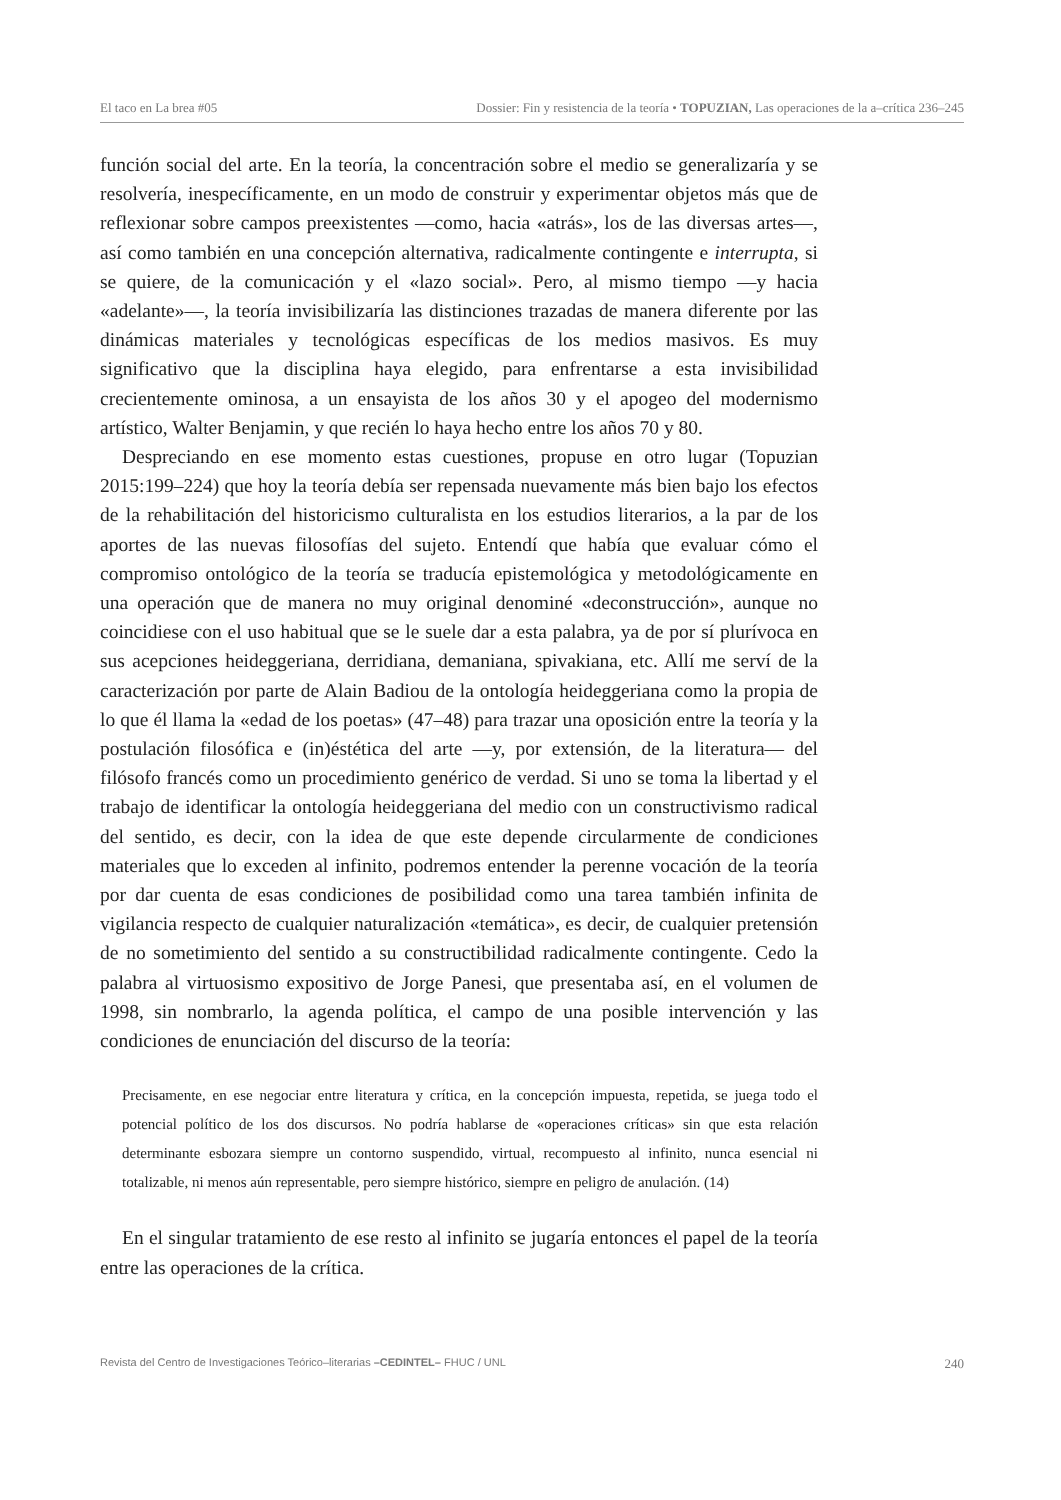El taco en La brea #05 Dossier: Fin y resistencia de la teoría • TOPUZIAN, Las operaciones de la a–crítica 236–245
función social del arte. En la teoría, la concentración sobre el medio se generalizaría y se resolvería, inespecíficamente, en un modo de construir y experimentar objetos más que de reflexionar sobre campos preexistentes —como, hacia «atrás», los de las diversas artes—, así como también en una concepción alternativa, radicalmente contingente e interrupta, si se quiere, de la comunicación y el «lazo social». Pero, al mismo tiempo —y hacia «adelante»—, la teoría invisibilizaría las distinciones trazadas de manera diferente por las dinámicas materiales y tecnológicas específicas de los medios masivos. Es muy significativo que la disciplina haya elegido, para enfrentarse a esta invisibilidad crecientemente ominosa, a un ensayista de los años 30 y el apogeo del modernismo artístico, Walter Benjamin, y que recién lo haya hecho entre los años 70 y 80.
Despreciando en ese momento estas cuestiones, propuse en otro lugar (Topuzian 2015:199–224) que hoy la teoría debía ser repensada nuevamente más bien bajo los efectos de la rehabilitación del historicismo culturalista en los estudios literarios, a la par de los aportes de las nuevas filosofías del sujeto. Entendí que había que evaluar cómo el compromiso ontológico de la teoría se traducía epistemológica y metodológicamente en una operación que de manera no muy original denominé «deconstrucción», aunque no coincidiese con el uso habitual que se le suele dar a esta palabra, ya de por sí plurívoca en sus acepciones heideggeriana, derridiana, demaniana, spivakiana, etc. Allí me serví de la caracterización por parte de Alain Badiou de la ontología heideggeriana como la propia de lo que él llama la «edad de los poetas» (47–48) para trazar una oposición entre la teoría y la postulación filosófica e (in)éstética del arte —y, por extensión, de la literatura— del filósofo francés como un procedimiento genérico de verdad. Si uno se toma la libertad y el trabajo de identificar la ontología heideggeriana del medio con un constructivismo radical del sentido, es decir, con la idea de que este depende circularmente de condiciones materiales que lo exceden al infinito, podremos entender la perenne vocación de la teoría por dar cuenta de esas condiciones de posibilidad como una tarea también infinita de vigilancia respecto de cualquier naturalización «temática», es decir, de cualquier pretensión de no sometimiento del sentido a su constructibilidad radicalmente contingente. Cedo la palabra al virtuosismo expositivo de Jorge Panesi, que presentaba así, en el volumen de 1998, sin nombrarlo, la agenda política, el campo de una posible intervención y las condiciones de enunciación del discurso de la teoría:
Precisamente, en ese negociar entre literatura y crítica, en la concepción impuesta, repetida, se juega todo el potencial político de los dos discursos. No podría hablarse de «operaciones críticas» sin que esta relación determinante esbozara siempre un contorno suspendido, virtual, recompuesto al infinito, nunca esencial ni totalizable, ni menos aún representable, pero siempre histórico, siempre en peligro de anulación. (14)
En el singular tratamiento de ese resto al infinito se jugaría entonces el papel de la teoría entre las operaciones de la crítica.
Revista del Centro de Investigaciones Teórico–literarias –CEDINTEL– FHUC / UNL 240